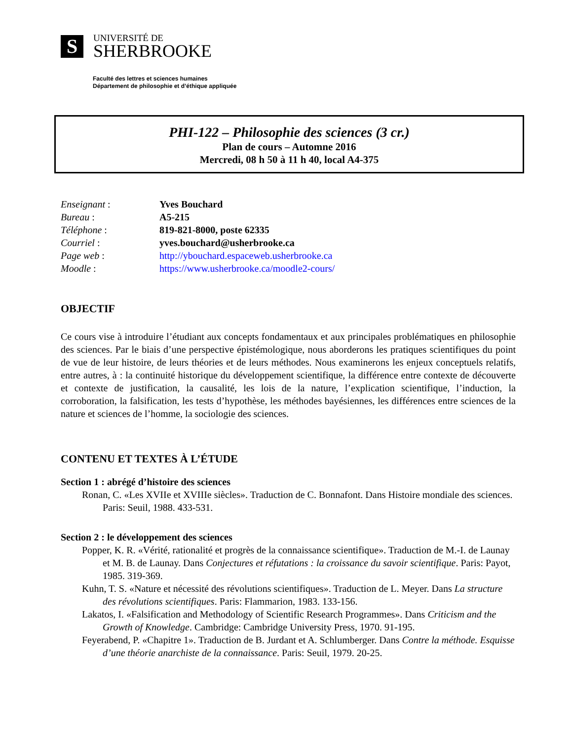S
UNIVERSITÉ DE
SHERBROOKE
Faculté des lettres et sciences humaines
Département de philosophie et d’éthique appliquée
PHI-122 – Philosophie des sciences (3 cr.)
Plan de cours – Automne 2016
Mercredi, 08 h 50 à 11 h 40, local A4-375
| Enseignant : | Yves Bouchard |
| Bureau : | A5-215 |
| Téléphone : | 819-821-8000, poste 62335 |
| Courriel : | yves.bouchard@usherbrooke.ca |
| Page web : | http://ybouchard.espaceweb.usherbrooke.ca |
| Moodle : | https://www.usherbrooke.ca/moodle2-cours/ |
OBJECTIF
Ce cours vise à introduire l’étudiant aux concepts fondamentaux et aux principales problématiques en philosophie des sciences. Par le biais d’une perspective épistémologique, nous aborderons les pratiques scientifiques du point de vue de leur histoire, de leurs théories et de leurs méthodes. Nous examinerons les enjeux conceptuels relatifs, entre autres, à : la continuité historique du développement scientifique, la différence entre contexte de découverte et contexte de justification, la causalité, les lois de la nature, l’explication scientifique, l’induction, la corroboration, la falsification, les tests d’hypothèse, les méthodes bayésiennes, les différences entre sciences de la nature et sciences de l’homme, la sociologie des sciences.
CONTENU ET TEXTES À L’ÉTUDE
Section 1 : abrégé d’histoire des sciences
Ronan, C. «Les XVIIe et XVIIIe siècles». Traduction de C. Bonnafont. Dans Histoire mondiale des sciences. Paris: Seuil, 1988. 433-531.
Section 2 : le développement des sciences
Popper, K. R. «Vérité, rationalité et progrès de la connaissance scientifique». Traduction de M.-I. de Launay et M. B. de Launay. Dans Conjectures et réfutations : la croissance du savoir scientifique. Paris: Payot, 1985. 319-369.
Kuhn, T. S. «Nature et nécessité des révolutions scientifiques». Traduction de L. Meyer. Dans La structure des révolutions scientifiques. Paris: Flammarion, 1983. 133-156.
Lakatos, I. «Falsification and Methodology of Scientific Research Programmes». Dans Criticism and the Growth of Knowledge. Cambridge: Cambridge University Press, 1970. 91-195.
Feyerabend, P. «Chapitre 1». Traduction de B. Jurdant et A. Schlumberger. Dans Contre la méthode. Esquisse d’une théorie anarchiste de la connaissance. Paris: Seuil, 1979. 20-25.